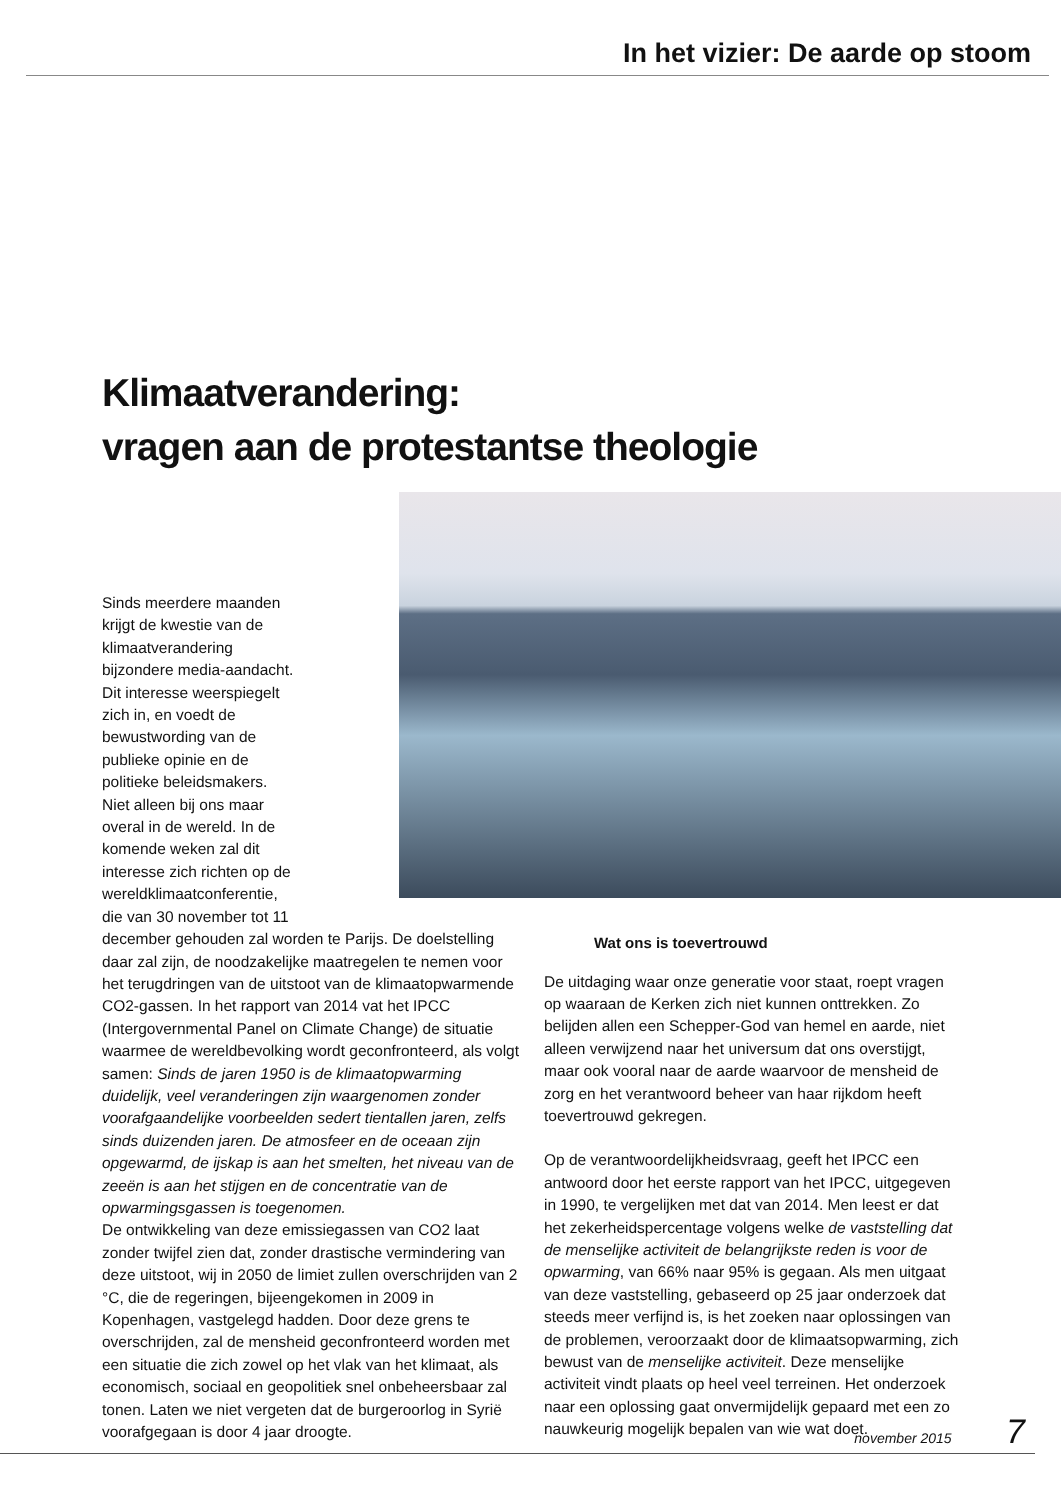In het vizier: De aarde op stoom
Klimaatverandering:
vragen aan de protestantse theologie
Sinds meerdere maanden krijgt de kwestie van de klimaatverandering bijzondere media-aandacht. Dit interesse weerspiegelt zich in, en voedt de bewustwording van de publieke opinie en de politieke beleidsmakers. Niet alleen bij ons maar overal in de wereld. In de komende weken zal dit interesse zich richten op de wereldklimaatconferentie, die van 30 november tot 11
december gehouden zal worden te Parijs. De doelstelling daar zal zijn, de noodzakelijke maatregelen te nemen voor het terugdringen van de uitstoot van de klimaatopwarmende CO2-gassen. In het rapport van 2014 vat het IPCC (Intergovernmental Panel on Climate Change) de situatie waarmee de wereldbevolking wordt geconfronteerd, als volgt samen: Sinds de jaren 1950 is de klimaatopwarming duidelijk, veel veranderingen zijn waargenomen zonder voorafgaandelijke voorbeelden sedert tientallen jaren, zelfs sinds duizenden jaren. De atmosfeer en de oceaan zijn opgewarmd, de ijskap is aan het smelten, het niveau van de zeeën is aan het stijgen en de concentratie van de opwarmingsgassen is toegenomen.
De ontwikkeling van deze emissiegassen van CO2 laat zonder twijfel zien dat, zonder drastische vermindering van deze uitstoot, wij in 2050 de limiet zullen overschrijden van 2 °C, die de regeringen, bijeengekomen in 2009 in Kopenhagen, vastgelegd hadden. Door deze grens te overschrijden, zal de mensheid geconfronteerd worden met een situatie die zich zowel op het vlak van het klimaat, als economisch, sociaal en geopolitiek snel onbeheersbaar zal tonen. Laten we niet vergeten dat de burgeroorlog in Syrië voorafgegaan is door 4 jaar droogte.
Wat ons is toevertrouwd
De uitdaging waar onze generatie voor staat, roept vragen op waaraan de Kerken zich niet kunnen onttrekken. Zo belijden allen een Schepper-God van hemel en aarde, niet alleen verwijzend naar het universum dat ons overstijgt, maar ook vooral naar de aarde waarvoor de mensheid de zorg en het verantwoord beheer van haar rijkdom heeft toevertrouwd gekregen.
Op de verantwoordelijkheidsvraag, geeft het IPCC een antwoord door het eerste rapport van het IPCC, uitgegeven in 1990, te vergelijken met dat van 2014. Men leest er dat het zekerheidspercentage volgens welke de vaststelling dat de menselijke activiteit de belangrijkste reden is voor de opwarming, van 66% naar 95% is gegaan. Als men uitgaat van deze vaststelling, gebaseerd op 25 jaar onderzoek dat steeds meer verfijnd is, is het zoeken naar oplossingen van de problemen, veroorzaakt door de klimaatsopwarming, zich bewust van de menselijke activiteit. Deze menselijke activiteit vindt plaats op heel veel terreinen. Het onderzoek naar een oplossing gaat onvermijdelijk gepaard met een zo nauwkeurig mogelijk bepalen van wie wat doet.
november 2015 7